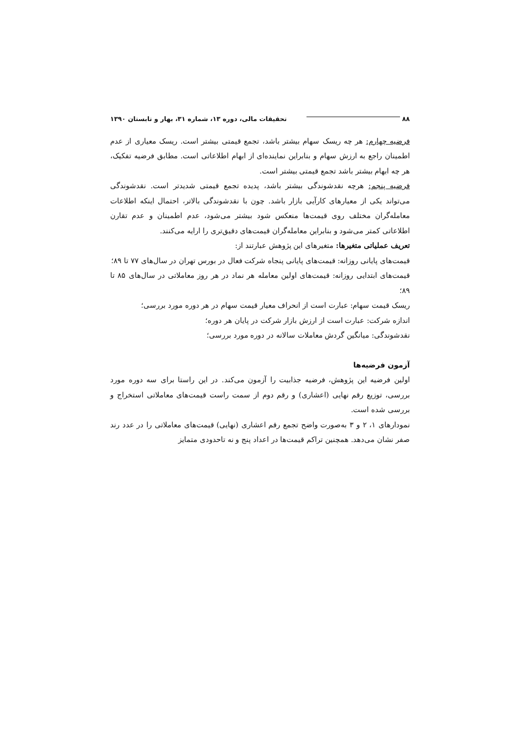۸۸ تحقیقات مالی، دوره ۱۳، شماره ۳۱، بهار و تابستان ۱۳۹۰
فرضیه چهارم: هر چه ریسک سهام بیشتر باشد، تجمع قیمتی بیشتر است. ریسک معیاری از عدم اطمینان راجع به ارزش سهام و بنابراین نماینده‌ای از ابهام اطلاعاتی است. مطابق فرضیه تفکیک، هر چه ابهام بیشتر باشد تجمع قیمتی بیشتر است.
فرضیه پنجم: هرچه نقدشوندگی بیشتر باشد، پدیده تجمع قیمتی شدیدتر است. نقدشوندگی می‌تواند یکی از معیارهای کارآیی بازار باشد. چون با نقدشوندگی بالاتر، احتمال اینکه اطلاعات معامله‌گران مختلف روی قیمت‌ها منعکس شود بیشتر می‌شود، عدم اطمینان و عدم تقارن اطلاعاتی کمتر می‌شود و بنابراین معامله‌گران قیمت‌های دقیق‌تری را ارایه می‌کنند.
تعریف عملیاتی متغیرها: متغیرهای این پژوهش عبارتند از:
قیمت‌های پایانی روزانه: قیمت‌های پایانی پنجاه شرکت فعال در بورس تهران در سال‌های ۷۷ تا ۸۹؛
قیمت‌های ابتدایی روزانه: قیمت‌های اولین معامله هر نماد در هر روز معاملاتی در سال‌های ۸۵ تا ۸۹؛
ریسک قیمت سهام: عبارت است از انحراف معیار قیمت سهام در هر دوره مورد بررسی؛
اندازه شرکت: عبارت است از ارزش بازار شرکت در پایان هر دوره؛
نقدشوندگی: میانگین گردش معاملات سالانه در دوره مورد بررسی؛
آزمون فرضیه‌ها
اولین فرضیه این پژوهش، فرضیه جذابیت را آزمون می‌کند. در این راستا برای سه دوره مورد بررسی، توزیع رقم نهایی (اعشاری) و رقم دوم از سمت راست قیمت‌های معاملاتی استخراج و بررسی شده است.
نمودارهای ۱، ۲ و ۳ به‌صورت واضح تجمع رقم اعشاری (نهایی) قیمت‌های معاملاتی را در عدد رند صفر نشان می‌دهد. همچنین تراکم قیمت‌ها در اعداد پنج و نه تاحدودی متمایز